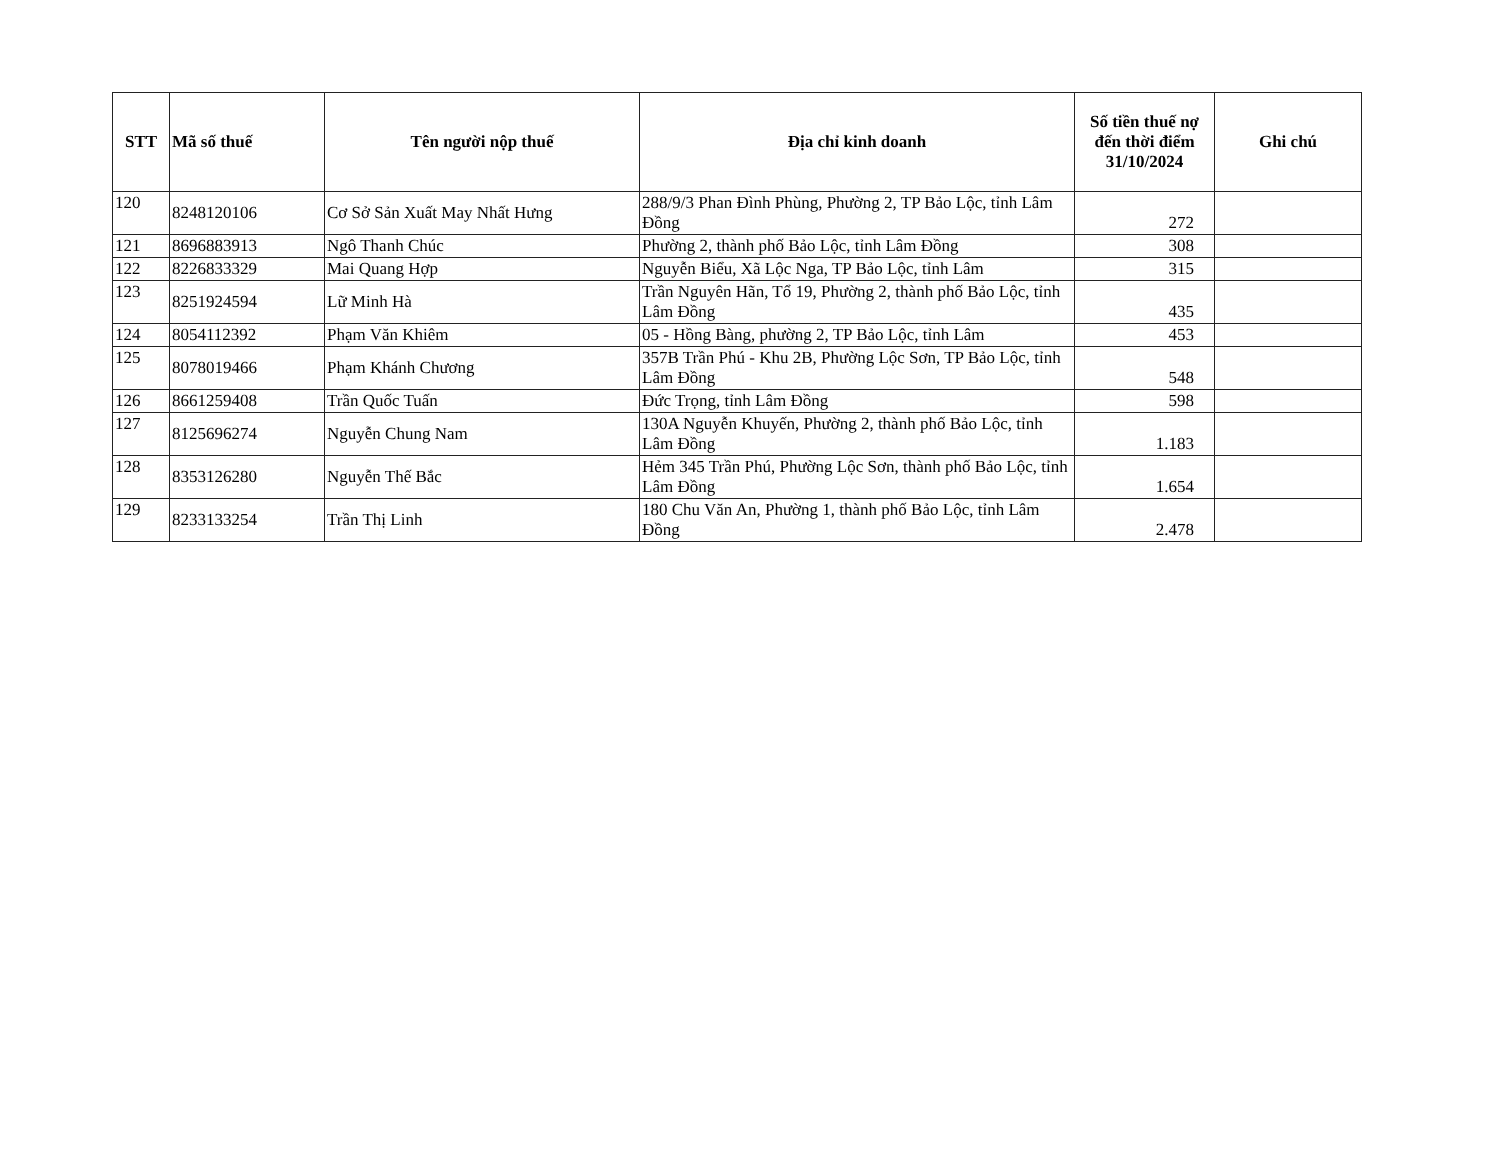| STT | Mã số thuế | Tên người nộp thuế | Địa chỉ kinh doanh | Số tiền thuế nợ đến thời điểm 31/10/2024 | Ghi chú |
| --- | --- | --- | --- | --- | --- |
| 120 | 8248120106 | Cơ Sở Sản Xuất May Nhất Hưng | 288/9/3 Phan Đình Phùng, Phường 2, TP Bảo Lộc, tỉnh Lâm Đồng | 272 | |
| 121 | 8696883913 | Ngô Thanh Chúc | Phường 2, thành phố Bảo Lộc, tỉnh Lâm Đồng | 308 | |
| 122 | 8226833329 | Mai Quang Hợp | Nguyễn Biểu, Xã Lộc Nga, TP Bảo Lộc, tỉnh Lâm | 315 | |
| 123 | 8251924594 | Lữ Minh Hà | Trần Nguyên Hãn, Tổ 19, Phường 2, thành phố Bảo Lộc, tỉnh Lâm Đồng | 435 | |
| 124 | 8054112392 | Phạm Văn Khiêm | 05 - Hồng Bàng, phường 2, TP Bảo Lộc, tỉnh Lâm | 453 | |
| 125 | 8078019466 | Phạm Khánh Chương | 357B Trần Phú - Khu 2B, Phường Lộc Sơn, TP Bảo Lộc, tỉnh Lâm Đồng | 548 | |
| 126 | 8661259408 | Trần Quốc Tuấn | Đức Trọng, tỉnh Lâm Đồng | 598 | |
| 127 | 8125696274 | Nguyễn Chung Nam | 130A Nguyễn Khuyến, Phường 2, thành phố Bảo Lộc, tỉnh Lâm Đồng | 1.183 | |
| 128 | 8353126280 | Nguyễn Thế Bắc | Hẻm 345 Trần Phú, Phường Lộc Sơn, thành phố Bảo Lộc, tỉnh Lâm Đồng | 1.654 | |
| 129 | 8233133254 | Trần Thị Linh | 180 Chu Văn An, Phường 1, thành phố Bảo Lộc, tỉnh Lâm Đồng | 2.478 | |